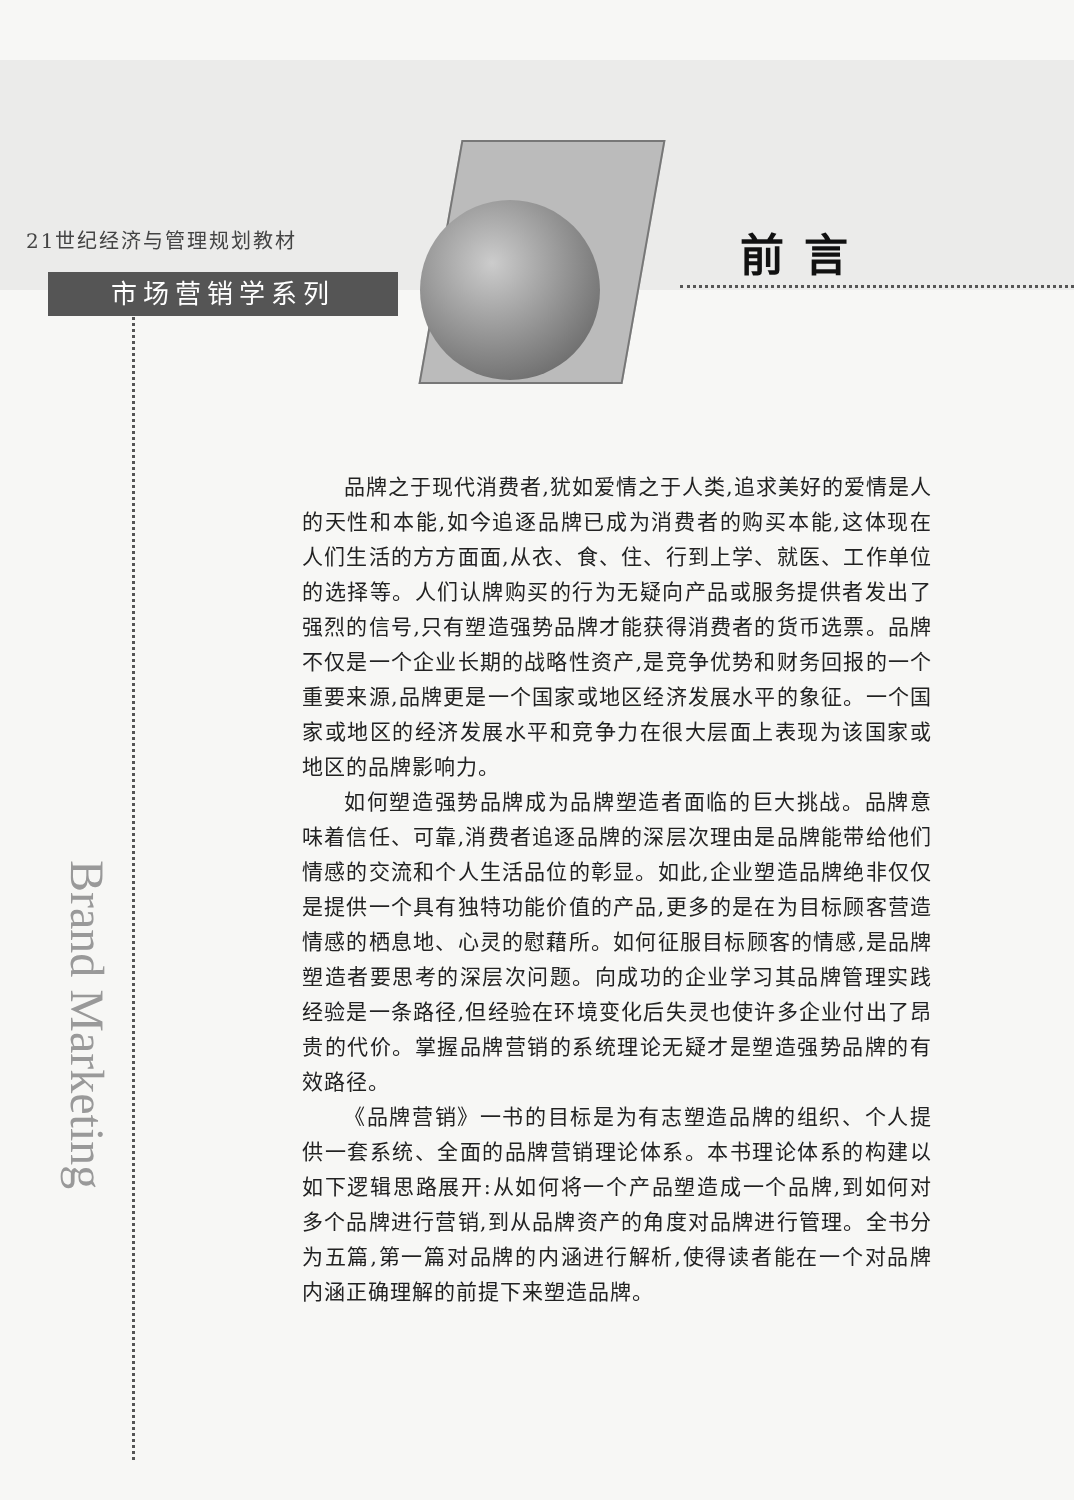21世纪经济与管理规划教材
市场营销学系列
前言
Brand Marketing
品牌之于现代消费者,犹如爱情之于人类,追求美好的爱情是人的天性和本能,如今追逐品牌已成为消费者的购买本能,这体现在人们生活的方方面面,从衣、食、住、行到上学、就医、工作单位的选择等。人们认牌购买的行为无疑向产品或服务提供者发出了强烈的信号,只有塑造强势品牌才能获得消费者的货币选票。品牌不仅是一个企业长期的战略性资产,是竞争优势和财务回报的一个重要来源,品牌更是一个国家或地区经济发展水平的象征。一个国家或地区的经济发展水平和竞争力在很大层面上表现为该国家或地区的品牌影响力。
如何塑造强势品牌成为品牌塑造者面临的巨大挑战。品牌意味着信任、可靠,消费者追逐品牌的深层次理由是品牌能带给他们情感的交流和个人生活品位的彰显。如此,企业塑造品牌绝非仅仅是提供一个具有独特功能价值的产品,更多的是在为目标顾客营造情感的栖息地、心灵的慰藉所。如何征服目标顾客的情感,是品牌塑造者要思考的深层次问题。向成功的企业学习其品牌管理实践经验是一条路径,但经验在环境变化后失灵也使许多企业付出了昂贵的代价。掌握品牌营销的系统理论无疑才是塑造强势品牌的有效路径。
《品牌营销》一书的目标是为有志塑造品牌的组织、个人提供一套系统、全面的品牌营销理论体系。本书理论体系的构建以如下逻辑思路展开:从如何将一个产品塑造成一个品牌,到如何对多个品牌进行营销,到从品牌资产的角度对品牌进行管理。全书分为五篇,第一篇对品牌的内涵进行解析,使得读者能在一个对品牌内涵正确理解的前提下来塑造品牌。